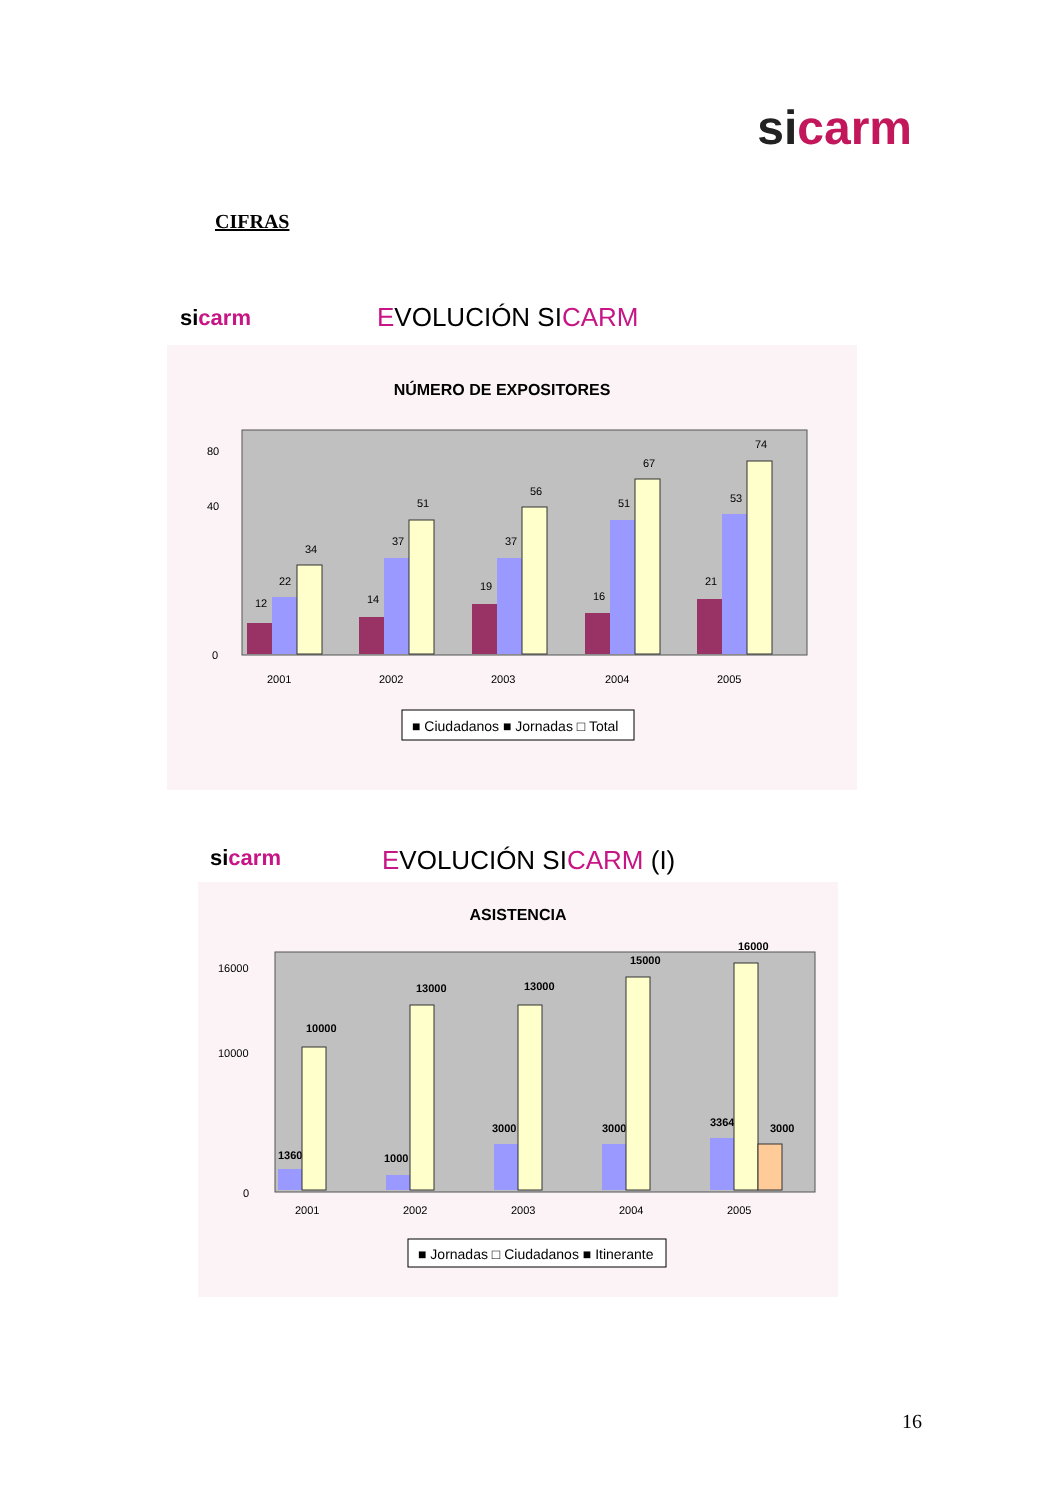sicarm
CIFRAS
sicarm EVOLUCIÓN SICARM
NÚMERO DE EXPOSITORES
0
40
80
2001
2002
2003
2004
2005
12
22
34
14
37
51
19
37
56
16
51
67
21
53
74
■ Ciudadanos ■ Jornadas □ Total
sicarm EVOLUCIÓN SICARM (I)
ASISTENCIA
0
10000
16000
2001
2002
2003
2004
2005
1360
10000
1000
13000
3000
13000
3000
15000
3364
16000
3000
■ Jornadas □ Ciudadanos ■ Itinerante
16